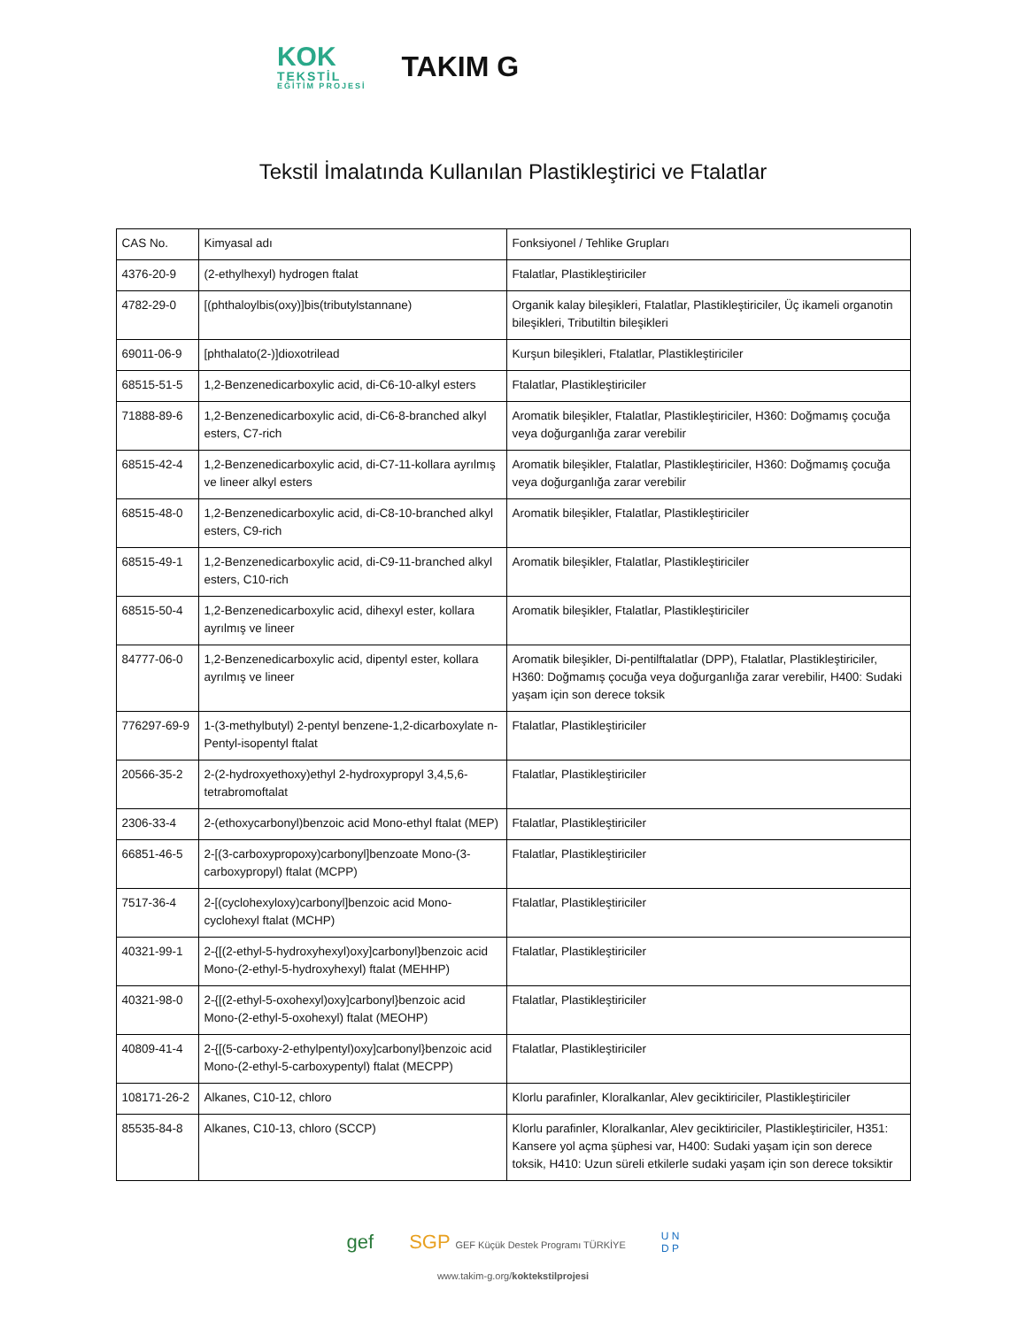KOK
TEKSTİL
EĞİTİM PROJESİ
TAKIM G
Tekstil İmalatında Kullanılan Plastikleştirici ve Ftalatlar
| CAS No. | Kimyasal adı | Fonksiyonel / Tehlike Grupları |
| --- | --- | --- |
| 4376-20-9 | (2-ethylhexyl) hydrogen ftalat | Ftalatlar, Plastikleştiriciler |
| 4782-29-0 | [(phthaloylbis(oxy)]bis(tributylstannane) | Organik kalay bileşikleri, Ftalatlar, Plastikleştiriciler, Üç ikameli organotin bileşikleri, Tributiltin bileşikleri |
| 69011-06-9 | [phthalato(2-)]dioxotrilead | Kurşun bileşikleri, Ftalatlar, Plastikleştiriciler |
| 68515-51-5 | 1,2-Benzenedicarboxylic acid, di-C6-10-alkyl esters | Ftalatlar, Plastikleştiriciler |
| 71888-89-6 | 1,2-Benzenedicarboxylic acid, di-C6-8-branched alkyl esters, C7-rich | Aromatik bileşikler, Ftalatlar, Plastikleştiriciler, H360: Doğmamış çocuğa veya doğurganlığa zarar verebilir |
| 68515-42-4 | 1,2-Benzenedicarboxylic acid, di-C7-11-kollara ayrılmış ve lineer alkyl esters | Aromatik bileşikler, Ftalatlar, Plastikleştiriciler, H360: Doğmamış çocuğa veya doğurganlığa zarar verebilir |
| 68515-48-0 | 1,2-Benzenedicarboxylic acid, di-C8-10-branched alkyl esters, C9-rich | Aromatik bileşikler, Ftalatlar, Plastikleştiriciler |
| 68515-49-1 | 1,2-Benzenedicarboxylic acid, di-C9-11-branched alkyl esters, C10-rich | Aromatik bileşikler, Ftalatlar, Plastikleştiriciler |
| 68515-50-4 | 1,2-Benzenedicarboxylic acid, dihexyl ester, kollara ayrılmış ve lineer | Aromatik bileşikler, Ftalatlar, Plastikleştiriciler |
| 84777-06-0 | 1,2-Benzenedicarboxylic acid, dipentyl ester, kollara ayrılmış ve lineer | Aromatik bileşikler, Di-pentilftalatlar (DPP), Ftalatlar, Plastikleştiriciler, H360: Doğmamış çocuğa veya doğurganlığa zarar verebilir, H400: Sudaki yaşam için son derece toksik |
| 776297-69-9 | 1-(3-methylbutyl) 2-pentyl benzene-1,2-dicarboxylate n-Pentyl-isopentyl ftalat | Ftalatlar, Plastikleştiriciler |
| 20566-35-2 | 2-(2-hydroxyethoxy)ethyl 2-hydroxypropyl 3,4,5,6-tetrabromoftalat | Ftalatlar, Plastikleştiriciler |
| 2306-33-4 | 2-(ethoxycarbonyl)benzoic acid Mono-ethyl ftalat (MEP) | Ftalatlar, Plastikleştiriciler |
| 66851-46-5 | 2-[(3-carboxypropoxy)carbonyl]benzoate Mono-(3-carboxypropyl) ftalat (MCPP) | Ftalatlar, Plastikleştiriciler |
| 7517-36-4 | 2-[(cyclohexyloxy)carbonyl]benzoic acid Mono-cyclohexyl ftalat (MCHP) | Ftalatlar, Plastikleştiriciler |
| 40321-99-1 | 2-{[(2-ethyl-5-hydroxyhexyl)oxy]carbonyl}benzoic acid Mono-(2-ethyl-5-hydroxyhexyl) ftalat (MEHHP) | Ftalatlar, Plastikleştiriciler |
| 40321-98-0 | 2-{[(2-ethyl-5-oxohexyl)oxy]carbonyl}benzoic acid Mono-(2-ethyl-5-oxohexyl) ftalat (MEOHP) | Ftalatlar, Plastikleştiriciler |
| 40809-41-4 | 2-{[(5-carboxy-2-ethylpentyl)oxy]carbonyl}benzoic acid Mono-(2-ethyl-5-carboxypentyl) ftalat (MECPP) | Ftalatlar, Plastikleştiriciler |
| 108171-26-2 | Alkanes, C10-12, chloro | Klorlu parafinler, Kloralkanlar, Alev geciktiriciler, Plastikleştiriciler |
| 85535-84-8 | Alkanes, C10-13, chloro (SCCP) | Klorlu parafinler, Kloralkanlar, Alev geciktiriciler, Plastikleştiriciler, H351: Kansere yol açma şüphesi var, H400: Sudaki yaşam için son derece toksik, H410: Uzun süreli etkilerle sudaki yaşam için son derece toksiktir |
gef SGP GEF Küçük Destek Programı TÜRKİYE U N
D P
www.takim-g.org/koktekstilprojesi